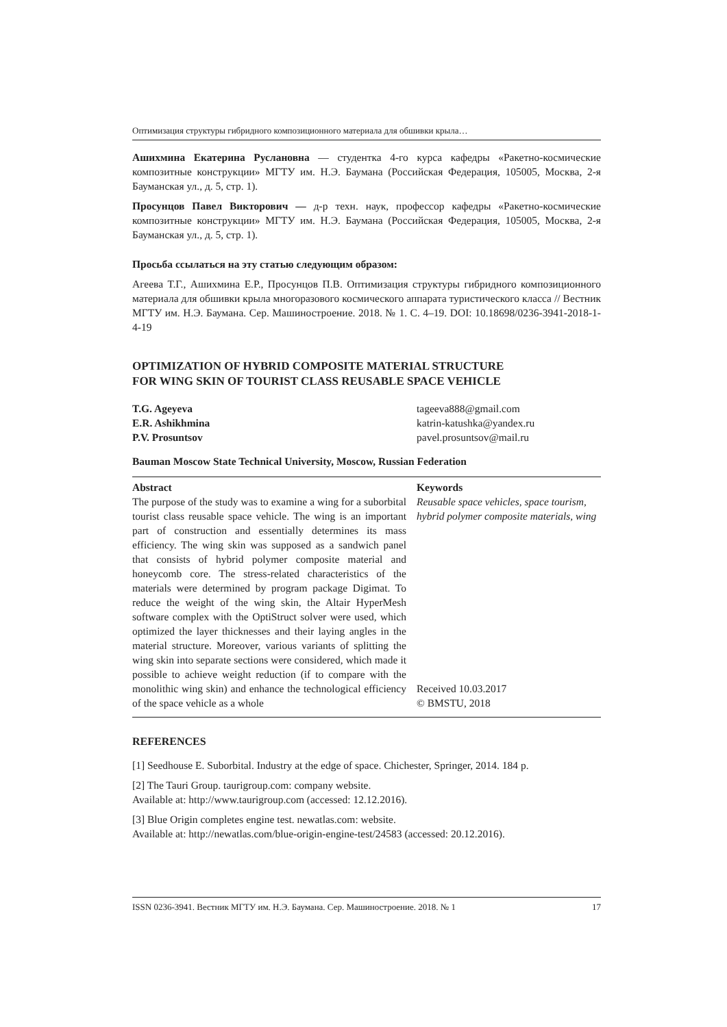Оптимизация структуры гибридного композиционного материала для обшивки крыла…
Ашихмина Екатерина Руслановна — студентка 4-го курса кафедры «Ракетно-космические композитные конструкции» МГТУ им. Н.Э. Баумана (Российская Федерация, 105005, Москва, 2-я Бауманская ул., д. 5, стр. 1).
Просунцов Павел Викторович — д-р техн. наук, профессор кафедры «Ракетно-космические композитные конструкции» МГТУ им. Н.Э. Баумана (Российская Федерация, 105005, Москва, 2-я Бауманская ул., д. 5, стр. 1).
Просьба ссылаться на эту статью следующим образом:
Агеева Т.Г., Ашихмина Е.Р., Просунцов П.В. Оптимизация структуры гибридного композиционного материала для обшивки крыла многоразового космического аппарата туристического класса // Вестник МГТУ им. Н.Э. Баумана. Сер. Машиностроение. 2018. № 1. С. 4–19. DOI: 10.18698/0236-3941-2018-1-4-19
OPTIMIZATION OF HYBRID COMPOSITE MATERIAL STRUCTURE
FOR WING SKIN OF TOURIST CLASS REUSABLE SPACE VEHICLE
T.G. Ageyeva
E.R. Ashikhmina
P.V. Prosuntsov
tageeva888@gmail.com
katrin-katushka@yandex.ru
pavel.prosuntsov@mail.ru
Bauman Moscow State Technical University, Moscow, Russian Federation
Abstract
The purpose of the study was to examine a wing for a suborbital tourist class reusable space vehicle. The wing is an important part of construction and essentially determines its mass efficiency. The wing skin was supposed as a sandwich panel that consists of hybrid polymer composite material and honeycomb core. The stress-related characteristics of the materials were determined by program package Digimat. To reduce the weight of the wing skin, the Altair HyperMesh software complex with the OptiStruct solver were used, which optimized the layer thicknesses and their laying angles in the material structure. Moreover, various variants of splitting the wing skin into separate sections were considered, which made it possible to achieve weight reduction (if to compare with the monolithic wing skin) and enhance the technological efficiency of the space vehicle as a whole
Keywords
Reusable space vehicles, space tourism, hybrid polymer composite materials, wing
Received 10.03.2017
© BMSTU, 2018
REFERENCES
[1] Seedhouse E. Suborbital. Industry at the edge of space. Chichester, Springer, 2014. 184 p.
[2] The Tauri Group. taurigroup.com: company website.
Available at: http://www.taurigroup.com (accessed: 12.12.2016).
[3] Blue Origin completes engine test. newatlas.com: website.
Available at: http://newatlas.com/blue-origin-engine-test/24583 (accessed: 20.12.2016).
ISSN 0236-3941. Вестник МГТУ им. Н.Э. Баумана. Сер. Машиностроение. 2018. № 1 17